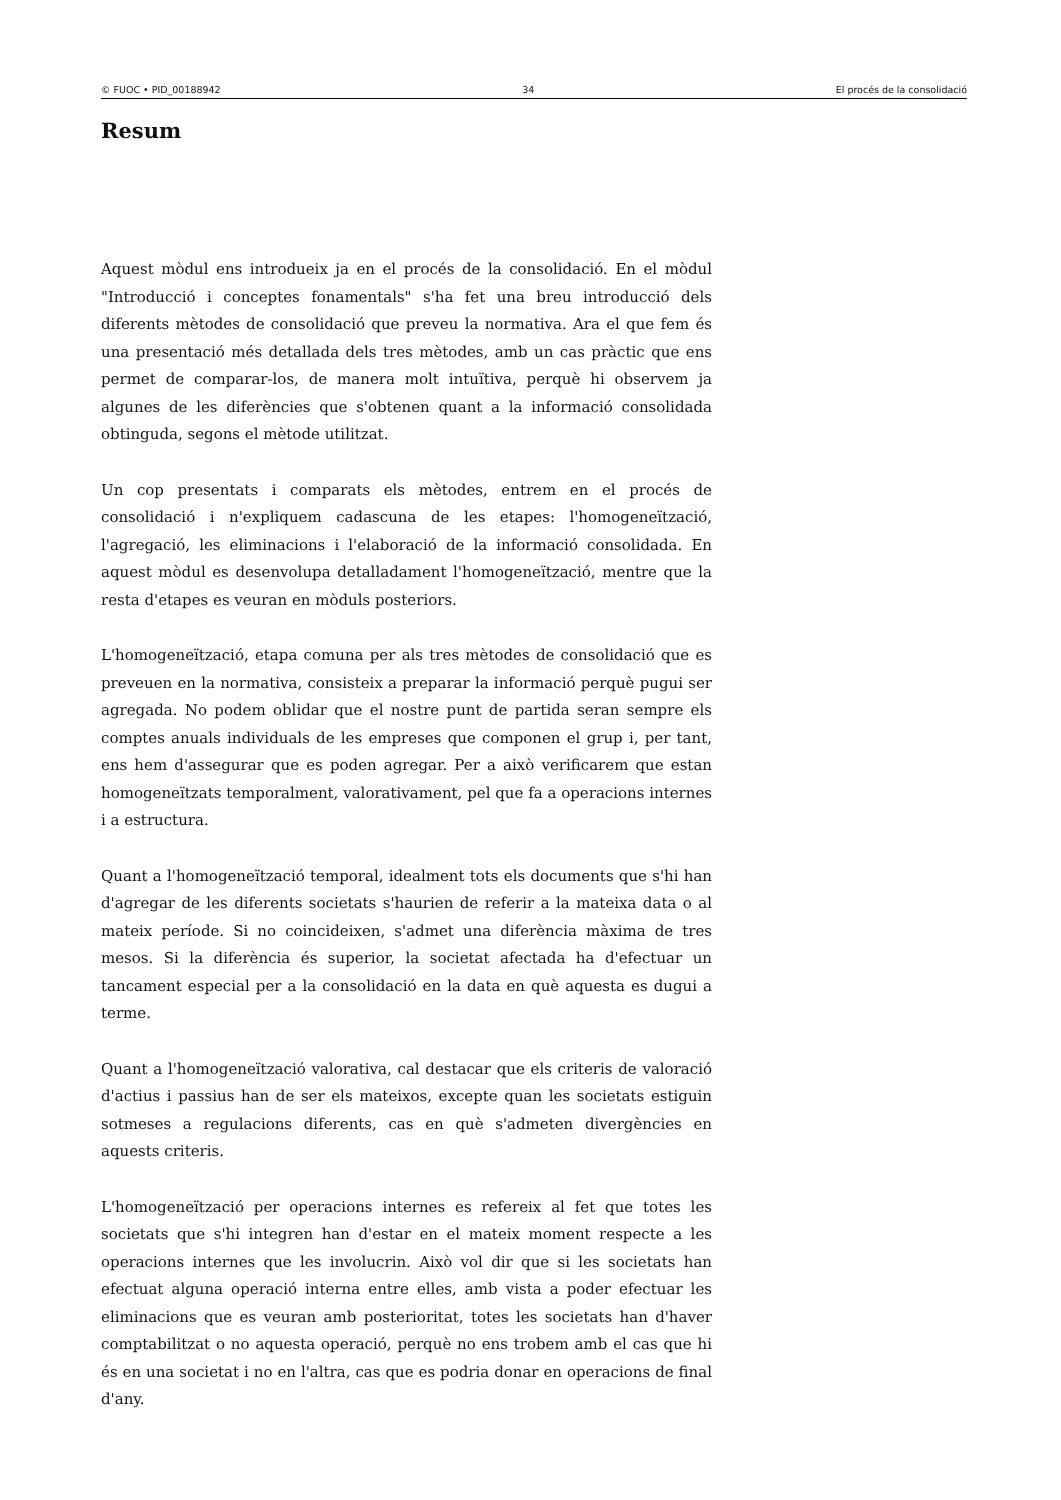© FUOC • PID_00188942 34 El procés de la consolidació
Resum
Aquest mòdul ens introdueix ja en el procés de la consolidació. En el mòdul "Introducció i conceptes fonamentals" s'ha fet una breu introducció dels diferents mètodes de consolidació que preveu la normativa. Ara el que fem és una presentació més detallada dels tres mètodes, amb un cas pràctic que ens permet de comparar-los, de manera molt intuïtiva, perquè hi observem ja algunes de les diferències que s'obtenen quant a la informació consolidada obtinguda, segons el mètode utilitzat.
Un cop presentats i comparats els mètodes, entrem en el procés de consolidació i n'expliquem cadascuna de les etapes: l'homogeneïtzació, l'agregació, les eliminacions i l'elaboració de la informació consolidada. En aquest mòdul es desenvolupa detalladament l'homogeneïtzació, mentre que la resta d'etapes es veuran en mòduls posteriors.
L'homogeneïtzació, etapa comuna per als tres mètodes de consolidació que es preveuen en la normativa, consisteix a preparar la informació perquè pugui ser agregada. No podem oblidar que el nostre punt de partida seran sempre els comptes anuals individuals de les empreses que componen el grup i, per tant, ens hem d'assegurar que es poden agregar. Per a això verificarem que estan homogeneïtzats temporalment, valorativament, pel que fa a operacions internes i a estructura.
Quant a l'homogeneïtzació temporal, idealment tots els documents que s'hi han d'agregar de les diferents societats s'haurien de referir a la mateixa data o al mateix període. Si no coincideixen, s'admet una diferència màxima de tres mesos. Si la diferència és superior, la societat afectada ha d'efectuar un tancament especial per a la consolidació en la data en què aquesta es dugui a terme.
Quant a l'homogeneïtzació valorativa, cal destacar que els criteris de valoració d'actius i passius han de ser els mateixos, excepte quan les societats estiguin sotmeses a regulacions diferents, cas en què s'admeten divergències en aquests criteris.
L'homogeneïtzació per operacions internes es refereix al fet que totes les societats que s'hi integren han d'estar en el mateix moment respecte a les operacions internes que les involucrin. Això vol dir que si les societats han efectuat alguna operació interna entre elles, amb vista a poder efectuar les eliminacions que es veuran amb posterioritat, totes les societats han d'haver comptabilitzat o no aquesta operació, perquè no ens trobem amb el cas que hi és en una societat i no en l'altra, cas que es podria donar en operacions de final d'any.